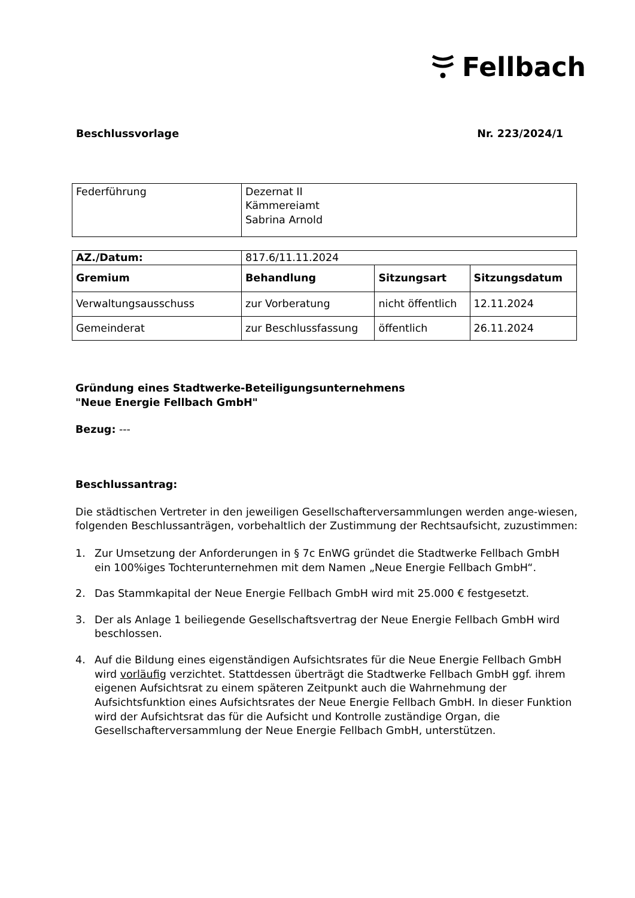Fellbach
Beschlussvorlage Nr. 223/2024/1
| Federführung | Dezernat II Kämmereiamt Sabrina Arnold |
| AZ./Datum: | 817.6/11.11.2024 | | |
| Gremium | Behandlung | Sitzungsart | Sitzungsdatum |
| Verwaltungsausschuss | zur Vorberatung | nicht öffentlich | 12.11.2024 |
| Gemeinderat | zur Beschlussfassung | öffentlich | 26.11.2024 |
Gründung eines Stadtwerke-Beteiligungsunternehmens
"Neue Energie Fellbach GmbH"
Bezug: ---
Beschlussantrag:
Die städtischen Vertreter in den jeweiligen Gesellschafterversammlungen werden ange-wiesen, folgenden Beschlussanträgen, vorbehaltlich der Zustimmung der Rechtsaufsicht, zuzustimmen:
1. Zur Umsetzung der Anforderungen in § 7c EnWG gründet die Stadtwerke Fellbach GmbH ein 100%iges Tochterunternehmen mit dem Namen „Neue Energie Fellbach GmbH“.
2. Das Stammkapital der Neue Energie Fellbach GmbH wird mit 25.000 € festgesetzt.
3. Der als Anlage 1 beiliegende Gesellschaftsvertrag der Neue Energie Fellbach GmbH wird beschlossen.
4. Auf die Bildung eines eigenständigen Aufsichtsrates für die Neue Energie Fellbach GmbH wird vorläufig verzichtet. Stattdessen überträgt die Stadtwerke Fellbach GmbH ggf. ihrem eigenen Aufsichtsrat zu einem späteren Zeitpunkt auch die Wahrnehmung der Aufsichtsfunktion eines Aufsichtsrates der Neue Energie Fellbach GmbH. In dieser Funktion wird der Aufsichtsrat das für die Aufsicht und Kontrolle zuständige Organ, die Gesellschafterversammlung der Neue Energie Fellbach GmbH, unterstützen.